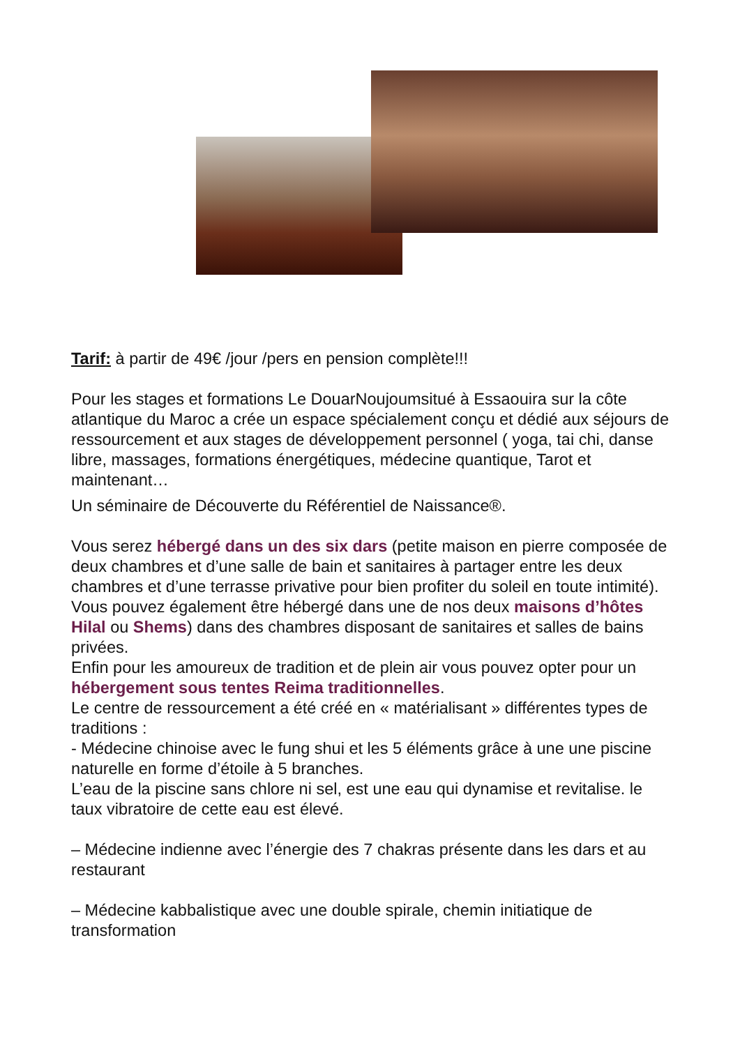Tarif: à partir de 49€ /jour /pers en pension complète!!!
Pour les stages et formations Le DouarNoujoumsitué à Essaouira sur la côte atlantique du Maroc a crée un espace spécialement conçu et dédié aux séjours de ressourcement et aux stages de développement personnel ( yoga, tai chi, danse libre, massages, formations énergétiques, médecine quantique, Tarot et maintenant…
Un séminaire de Découverte du Référentiel de Naissance®.
Vous serez hébergé dans un des six dars (petite maison en pierre composée de deux chambres et d’une salle de bain et sanitaires à partager entre les deux chambres et d’une terrasse privative pour bien profiter du soleil en toute intimité).
Vous pouvez également être hébergé dans une de nos deux maisons d’hôtes Hilal ou Shems) dans des chambres disposant de sanitaires et salles de bains privées.
Enfin pour les amoureux de tradition et de plein air vous pouvez opter pour un hébergement sous tentes Reima traditionnelles.
Le centre de ressourcement a été créé en « matérialisant » différentes types de traditions :
- Médecine chinoise avec le fung shui et les 5 éléments grâce à une une piscine naturelle en forme d’étoile à 5 branches.
L’eau de la piscine sans chlore ni sel, est une eau qui dynamise et revitalise. le taux vibratoire de cette eau est élevé.
– Médecine indienne avec l’énergie des 7 chakras présente dans les dars et au restaurant
– Médecine kabbalistique avec une double spirale, chemin initiatique de transformation